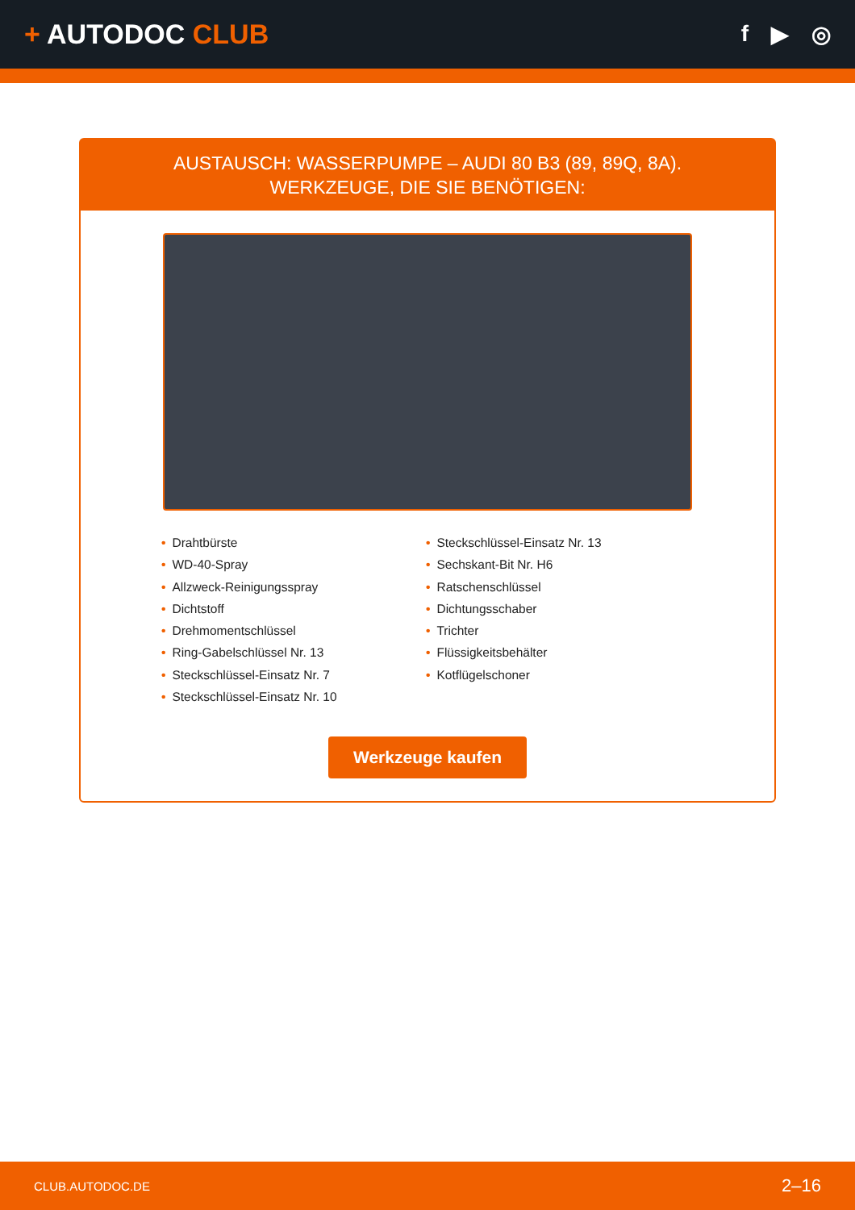+ AUTODOC CLUB
f ▶ ◎
AUSTAUSCH: WASSERPUMPE – AUDI 80 B3 (89, 89Q, 8A). WERKZEUGE, DIE SIE BENÖTIGEN:
• Drahtbürste
• WD-40-Spray
• Allzweck-Reinigungsspray
• Dichtstoff
• Drehmomentschlüssel
• Ring-Gabelschlüssel Nr. 13
• Steckschlüssel-Einsatz Nr. 7
• Steckschlüssel-Einsatz Nr. 10
• Steckschlüssel-Einsatz Nr. 13
• Sechskant-Bit Nr. H6
• Ratschenschlüssel
• Dichtungsschaber
• Trichter
• Flüssigkeitsbehälter
• Kotflügelschoner
Werkzeuge kaufen
CLUB.AUTODOC.DE 2–16